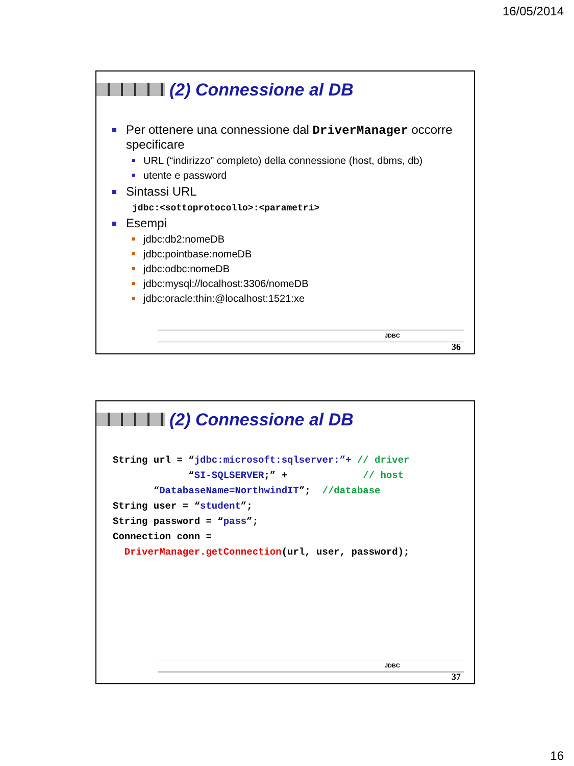16/05/2014
(2) Connessione al DB
Per ottenere una connessione dal DriverManager occorre specificare
URL (“indirizzo” completo) della connessione (host, dbms, db)
utente e password
Sintassi URL
jdbc:<sottoprotocollo>:<parametri>
Esempi
jdbc:db2:nomeDB
jdbc:pointbase:nomeDB
jdbc:odbc:nomeDB
jdbc:mysql://localhost:3306/nomeDB
jdbc:oracle:thin:@localhost:1521:xe
JDBC
36
(2) Connessione al DB
String url = “jdbc:microsoft:sqlserver:”+ // driver
             “SI-SQLSERVER;” +             // host
       “DatabaseName=NorthwindIT”;  //database
String user = “student”;
String password = “pass”;
Connection conn =
  DriverManager.getConnection(url, user, password);
JDBC
37
16